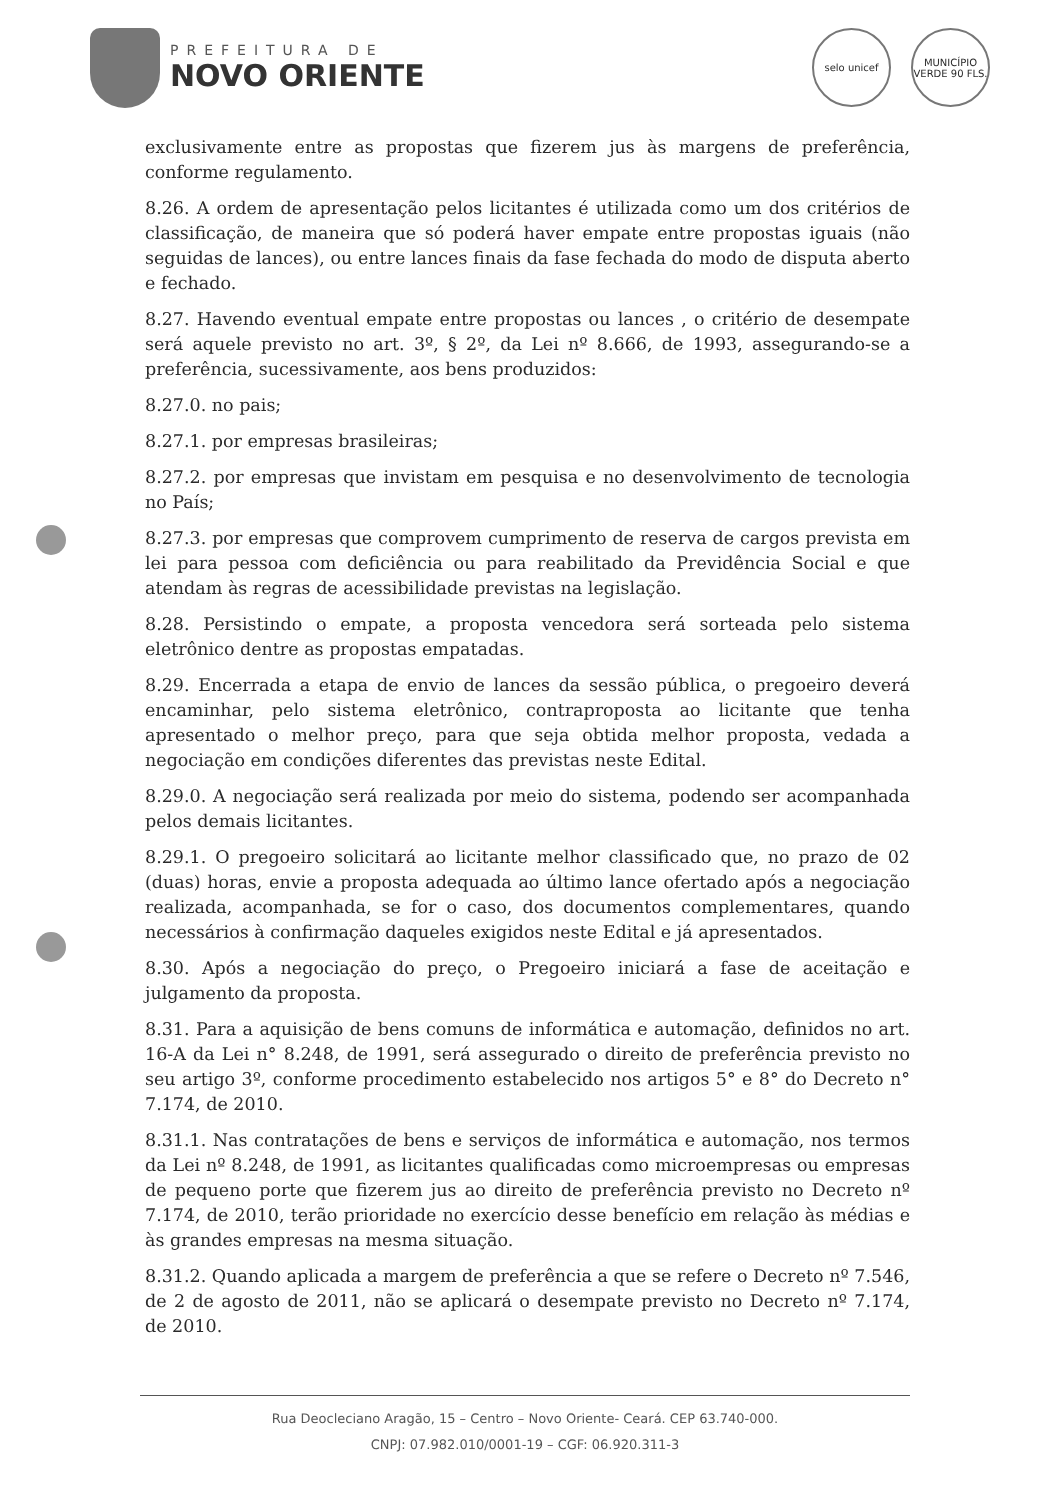PREFEITURA DE
NOVO ORIENTE
selo unicef
MUNICÍPIO VERDE 90 FLS.
exclusivamente entre as propostas que fizerem jus às margens de preferência, conforme regulamento.
8.26. A ordem de apresentação pelos licitantes é utilizada como um dos critérios de classificação, de maneira que só poderá haver empate entre propostas iguais (não seguidas de lances), ou entre lances finais da fase fechada do modo de disputa aberto e fechado.
8.27. Havendo eventual empate entre propostas ou lances , o critério de desempate será aquele previsto no art. 3º, § 2º, da Lei nº 8.666, de 1993, assegurando-se a preferência, sucessivamente, aos bens produzidos:
8.27.0. no pais;
8.27.1. por empresas brasileiras;
8.27.2. por empresas que invistam em pesquisa e no desenvolvimento de tecnologia no País;
8.27.3. por empresas que comprovem cumprimento de reserva de cargos prevista em lei para pessoa com deficiência ou para reabilitado da Previdência Social e que atendam às regras de acessibilidade previstas na legislação.
8.28. Persistindo o empate, a proposta vencedora será sorteada pelo sistema eletrônico dentre as propostas empatadas.
8.29. Encerrada a etapa de envio de lances da sessão pública, o pregoeiro deverá encaminhar, pelo sistema eletrônico, contraproposta ao licitante que tenha apresentado o melhor preço, para que seja obtida melhor proposta, vedada a negociação em condições diferentes das previstas neste Edital.
8.29.0. A negociação será realizada por meio do sistema, podendo ser acompanhada pelos demais licitantes.
8.29.1. O pregoeiro solicitará ao licitante melhor classificado que, no prazo de 02 (duas) horas, envie a proposta adequada ao último lance ofertado após a negociação realizada, acompanhada, se for o caso, dos documentos complementares, quando necessários à confirmação daqueles exigidos neste Edital e já apresentados.
8.30. Após a negociação do preço, o Pregoeiro iniciará a fase de aceitação e julgamento da proposta.
8.31. Para a aquisição de bens comuns de informática e automação, definidos no art. 16-A da Lei n° 8.248, de 1991, será assegurado o direito de preferência previsto no seu artigo 3º, conforme procedimento estabelecido nos artigos 5° e 8° do Decreto n° 7.174, de 2010.
8.31.1. Nas contratações de bens e serviços de informática e automação, nos termos da Lei nº 8.248, de 1991, as licitantes qualificadas como microempresas ou empresas de pequeno porte que fizerem jus ao direito de preferência previsto no Decreto nº 7.174, de 2010, terão prioridade no exercício desse benefício em relação às médias e às grandes empresas na mesma situação.
8.31.2. Quando aplicada a margem de preferência a que se refere o Decreto nº 7.546, de 2 de agosto de 2011, não se aplicará o desempate previsto no Decreto nº 7.174, de 2010.
Rua Deocleciano Aragão, 15 – Centro – Novo Oriente- Ceará. CEP 63.740-000.
CNPJ: 07.982.010/0001-19 – CGF: 06.920.311-3